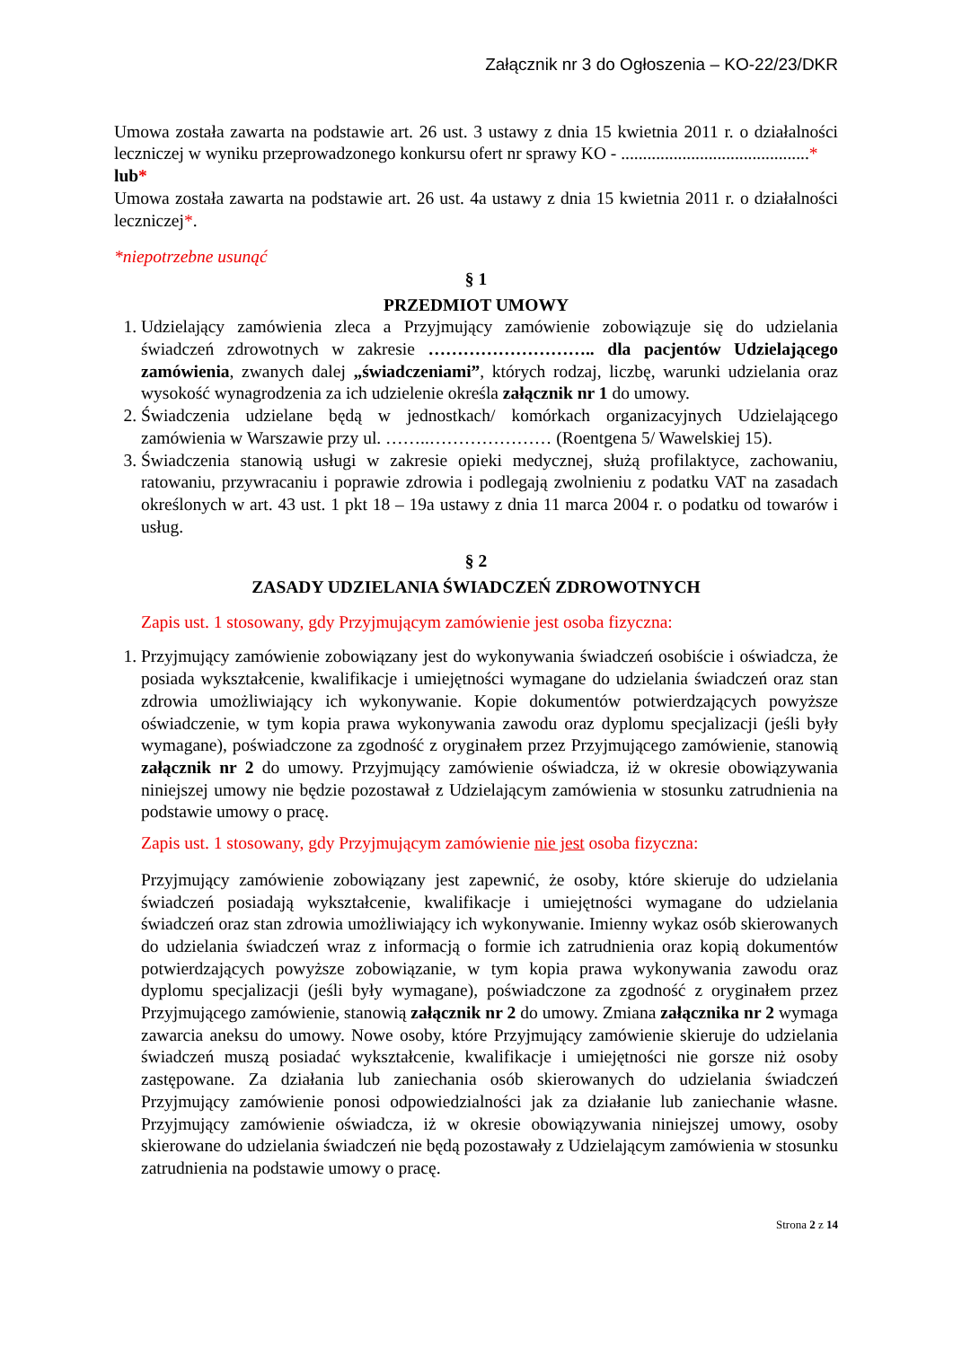Załącznik nr 3 do Ogłoszenia – KO-22/23/DKR
Umowa została zawarta na podstawie art. 26 ust. 3 ustawy z dnia 15 kwietnia 2011 r. o działalności leczniczej w wyniku przeprowadzonego konkursu ofert nr sprawy KO - ...........................................*
lub*
Umowa została zawarta na podstawie art. 26 ust. 4a ustawy z dnia 15 kwietnia 2011 r. o działalności leczniczej*.
*niepotrzebne usunąć
§ 1
PRZEDMIOT UMOWY
1. Udzielający zamówienia zleca a Przyjmujący zamówienie zobowiązuje się do udzielania świadczeń zdrowotnych w zakresie ……………………….. dla pacjentów Udzielającego zamówienia, zwanych dalej „świadczeniami”, których rodzaj, liczbę, warunki udzielania oraz wysokość wynagrodzenia za ich udzielenie określa załącznik nr 1 do umowy.
2. Świadczenia udzielane będą w jednostkach/ komórkach organizacyjnych Udzielającego zamówienia w Warszawie przy ul. ……..………………… (Roentgena 5/ Wawelskiej 15).
3. Świadczenia stanowią usługi w zakresie opieki medycznej, służą profilaktyce, zachowaniu, ratowaniu, przywracaniu i poprawie zdrowia i podlegają zwolnieniu z podatku VAT na zasadach określonych w art. 43 ust. 1 pkt 18 – 19a ustawy z dnia 11 marca 2004 r. o podatku od towarów i usług.
§ 2
ZASADY UDZIELANIA ŚWIADCZEŃ ZDROWOTNYCH
Zapis ust. 1 stosowany, gdy Przyjmującym zamówienie jest osoba fizyczna:
1. Przyjmujący zamówienie zobowiązany jest do wykonywania świadczeń osobiście i oświadcza, że posiada wykształcenie, kwalifikacje i umiejętności wymagane do udzielania świadczeń oraz stan zdrowia umożliwiający ich wykonywanie. Kopie dokumentów potwierdzających powyższe oświadczenie, w tym kopia prawa wykonywania zawodu oraz dyplomu specjalizacji (jeśli były wymagane), poświadczone za zgodność z oryginałem przez Przyjmującego zamówienie, stanowią załącznik nr 2 do umowy. Przyjmujący zamówienie oświadcza, iż w okresie obowiązywania niniejszej umowy nie będzie pozostawał z Udzielającym zamówienia w stosunku zatrudnienia na podstawie umowy o pracę.
Zapis ust. 1 stosowany, gdy Przyjmującym zamówienie nie jest osoba fizyczna:
Przyjmujący zamówienie zobowiązany jest zapewnić, że osoby, które skieruje do udzielania świadczeń posiadają wykształcenie, kwalifikacje i umiejętności wymagane do udzielania świadczeń oraz stan zdrowia umożliwiający ich wykonywanie. Imienny wykaz osób skierowanych do udzielania świadczeń wraz z informacją o formie ich zatrudnienia oraz kopią dokumentów potwierdzających powyższe zobowiązanie, w tym kopia prawa wykonywania zawodu oraz dyplomu specjalizacji (jeśli były wymagane), poświadczone za zgodność z oryginałem przez Przyjmującego zamówienie, stanowią załącznik nr 2 do umowy. Zmiana załącznika nr 2 wymaga zawarcia aneksu do umowy. Nowe osoby, które Przyjmujący zamówienie skieruje do udzielania świadczeń muszą posiadać wykształcenie, kwalifikacje i umiejętności nie gorsze niż osoby zastępowane. Za działania lub zaniechania osób skierowanych do udzielania świadczeń Przyjmujący zamówienie ponosi odpowiedzialności jak za działanie lub zaniechanie własne. Przyjmujący zamówienie oświadcza, iż w okresie obowiązywania niniejszej umowy, osoby skierowane do udzielania świadczeń nie będą pozostawały z Udzielającym zamówienia w stosunku zatrudnienia na podstawie umowy o pracę.
Strona 2 z 14